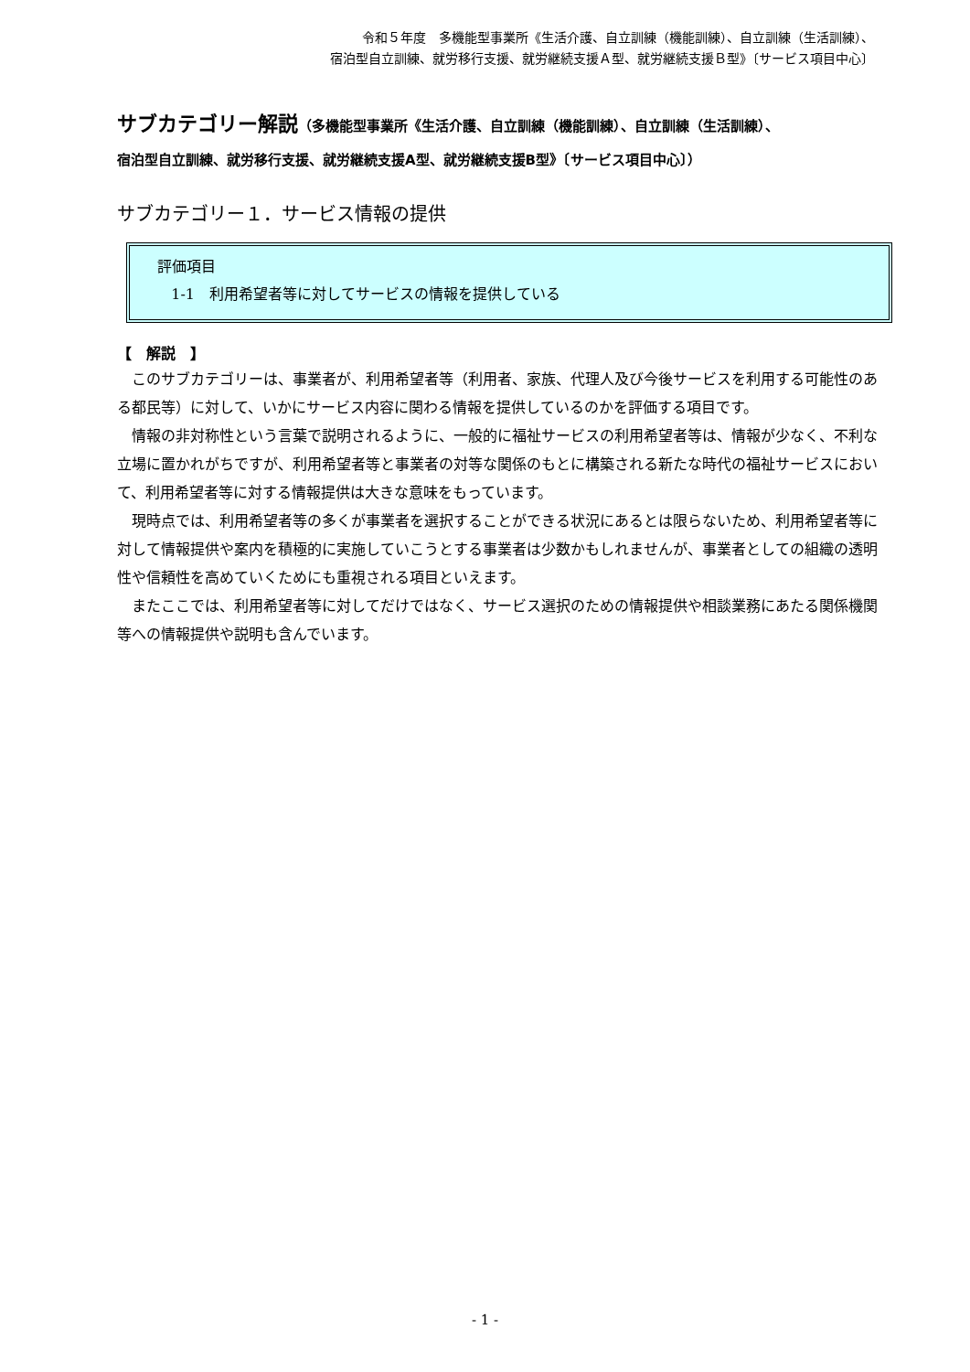令和５年度　多機能型事業所《生活介護、自立訓練（機能訓練）、自立訓練（生活訓練）、
宿泊型自立訓練、就労移行支援、就労継続支援Ａ型、就労継続支援Ｂ型》〔サービス項目中心〕
サブカテゴリー解説（多機能型事業所《生活介護、自立訓練（機能訓練）、自立訓練（生活訓練）、
宿泊型自立訓練、就労移行支援、就労継続支援A型、就労継続支援B型》〔サービス項目中心〕）
サブカテゴリー１．サービス情報の提供
評価項目
1-1　利用希望者等に対してサービスの情報を提供している
【　解説　】
このサブカテゴリーは、事業者が、利用希望者等（利用者、家族、代理人及び今後サービスを利用する可能性のある都民等）に対して、いかにサービス内容に関わる情報を提供しているのかを評価する項目です。
情報の非対称性という言葉で説明されるように、一般的に福祉サービスの利用希望者等は、情報が少なく、不利な立場に置かれがちですが、利用希望者等と事業者の対等な関係のもとに構築される新たな時代の福祉サービスにおいて、利用希望者等に対する情報提供は大きな意味をもっています。
現時点では、利用希望者等の多くが事業者を選択することができる状況にあるとは限らないため、利用希望者等に対して情報提供や案内を積極的に実施していこうとする事業者は少数かもしれませんが、事業者としての組織の透明性や信頼性を高めていくためにも重視される項目といえます。
またここでは、利用希望者等に対してだけではなく、サービス選択のための情報提供や相談業務にあたる関係機関等への情報提供や説明も含んでいます。
- 1 -